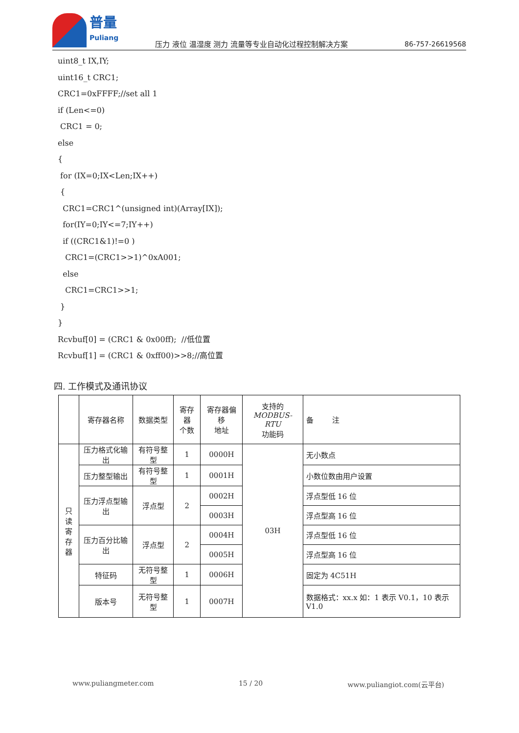普量
Puliang
压力 液位 温湿度 测力 流量等专业自动化过程控制解决方案
86-757-26619568
uint8_t IX,IY; uint16_t CRC1; CRC1=0xFFFF;//set all 1 if (Len<=0) CRC1 = 0; else { for (IX=0;IX<Len;IX++) { CRC1=CRC1^(unsigned int)(Array[IX]); for(IY=0;IY<=7;IY++) if ((CRC1&1)!=0 ) CRC1=(CRC1>>1)^0xA001; else CRC1=CRC1>>1; } } Rcvbuf[0] = (CRC1 & 0x00ff); //低位置 Rcvbuf[1] = (CRC1 & 0xff00)>>8;//高位置
四. 工作模式及通讯协议
| | 寄存器名称 | 数据类型 | 寄存器 个数 | 寄存器偏移 地址 | 支持的 MODBUS-RTU 功能码 | 备 注 |
| --- | --- | --- | --- | --- | --- | --- |
| 只读 寄存 器 | 压力格式化输出 | 有符号整型 | 1 | 0000H | 03H | 无小数点 |
| | 压力整型输出 | 有符号整型 | 1 | 0001H | | 小数位数由用户设置 |
| | 压力浮点型输出 | 浮点型 | 2 | 0002H | | 浮点型低 16 位 |
| | | | | 0003H | | 浮点型高 16 位 |
| | 压力百分比输出 | 浮点型 | 2 | 0004H | | 浮点型低 16 位 |
| | | | | 0005H | | 浮点型高 16 位 |
| | 特征码 | 无符号整型 | 1 | 0006H | | 固定为 4C51H |
| | 版本号 | 无符号整型 | 1 | 0007H | | 数据格式：xx.x 如：1 表示 V0.1，10 表示 V1.0 |
www.puliangmeter.com 15 / 20 www.puliangiot.com(云平台)